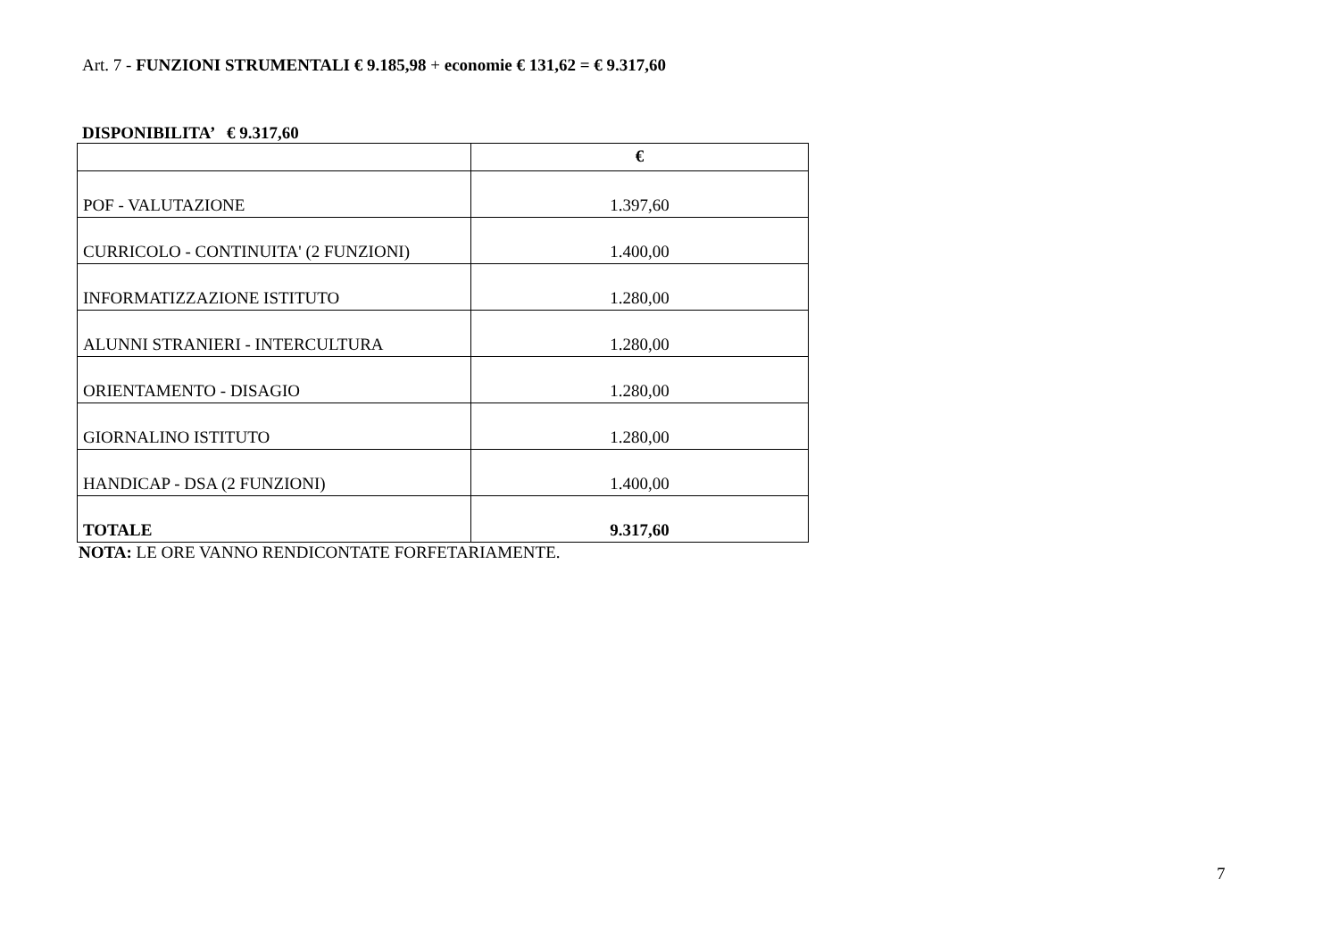Art. 7 - FUNZIONI STRUMENTALI € 9.185,98 + economie € 131,62 = € 9.317,60
DISPONIBILITA’ € 9.317,60
| | € |
| --- | --- |
| POF - VALUTAZIONE | 1.397,60 |
| CURRICOLO - CONTINUITA' (2 FUNZIONI) | 1.400,00 |
| INFORMATIZZAZIONE ISTITUTO | 1.280,00 |
| ALUNNI STRANIERI - INTERCULTURA | 1.280,00 |
| ORIENTAMENTO - DISAGIO | 1.280,00 |
| GIORNALINO ISTITUTO | 1.280,00 |
| HANDICAP - DSA (2 FUNZIONI) | 1.400,00 |
| TOTALE | 9.317,60 |
NOTA: LE ORE VANNO RENDICONTATE FORFETARIAMENTE.
7